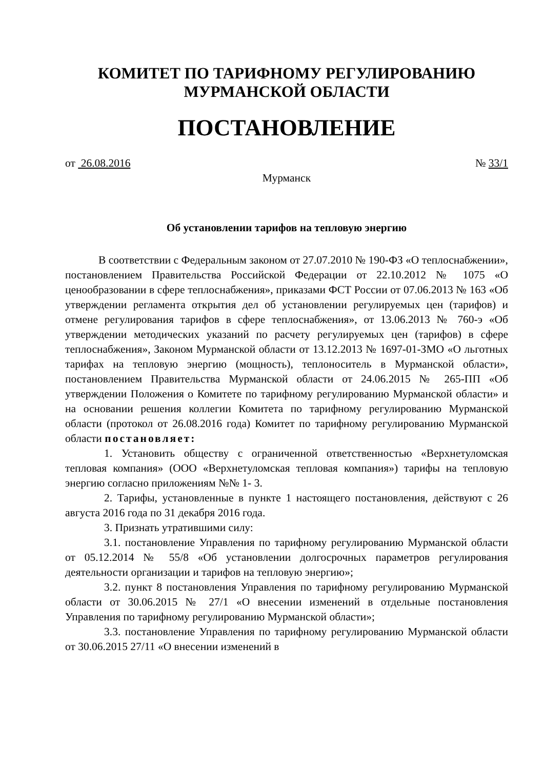КОМИТЕТ ПО ТАРИФНОМУ РЕГУЛИРОВАНИЮ
МУРМАНСКОЙ ОБЛАСТИ
ПОСТАНОВЛЕНИЕ
от 26.08.2016 № 33/1
Мурманск
Об установлении тарифов на тепловую энергию
В соответствии с Федеральным законом от 27.07.2010 № 190-ФЗ «О теплоснабжении», постановлением Правительства Российской Федерации от 22.10.2012 № 1075 «О ценообразовании в сфере теплоснабжения», приказами ФСТ России от 07.06.2013 № 163 «Об утверждении регламента открытия дел об установлении регулируемых цен (тарифов) и отмене регулирования тарифов в сфере теплоснабжения», от 13.06.2013 № 760-э «Об утверждении методических указаний по расчету регулируемых цен (тарифов) в сфере теплоснабжения», Законом Мурманской области от 13.12.2013 № 1697-01-ЗМО «О льготных тарифах на тепловую энергию (мощность), теплоноситель в Мурманской области», постановлением Правительства Мурманской области от 24.06.2015 № 265-ПП «Об утверждении Положения о Комитете по тарифному регулированию Мурманской области» и на основании решения коллегии Комитета по тарифному регулированию Мурманской области (протокол от 26.08.2016 года) Комитет по тарифному регулированию Мурманской области постановляет:
1. Установить обществу с ограниченной ответственностью «Верхнетуломская тепловая компания» (ООО «Верхнетуломская тепловая компания») тарифы на тепловую энергию согласно приложениям №№ 1- 3.
2. Тарифы, установленные в пункте 1 настоящего постановления, действуют с 26 августа 2016 года по 31 декабря 2016 года.
3. Признать утратившими силу:
3.1. постановление Управления по тарифному регулированию Мурманской области от 05.12.2014 № 55/8 «Об установлении долгосрочных параметров регулирования деятельности организации и тарифов на тепловую энергию»;
3.2. пункт 8 постановления Управления по тарифному регулированию Мурманской области от 30.06.2015 № 27/1 «О внесении изменений в отдельные постановления Управления по тарифному регулированию Мурманской области»;
3.3. постановление Управления по тарифному регулированию Мурманской области от 30.06.2015 27/11 «О внесении изменений в